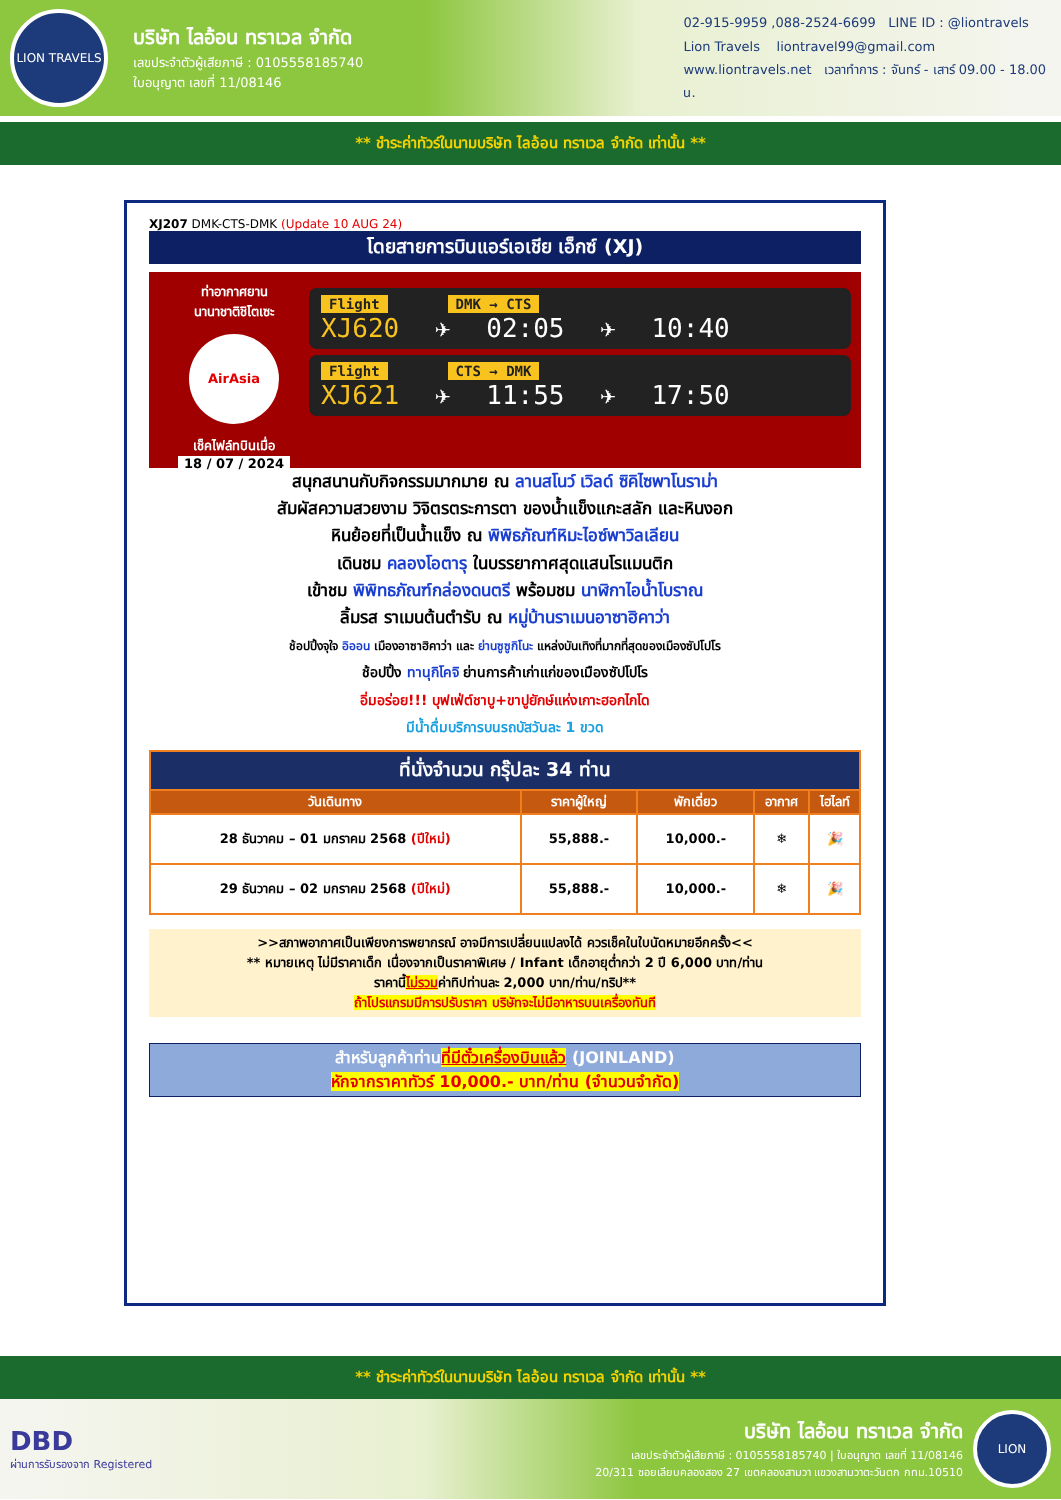LION TRAVELS
บริษัท ไลอ้อน ทราเวล จำกัด
เลขประจำตัวผู้เสียภาษี : 0105558185740
ใบอนุญาต เลขที่ 11/08146
02-915-9959 ,088-2524-6699 LINE ID : @liontravels
Lion Travels liontravel99@gmail.com
www.liontravels.net เวลาทำการ : จันทร์ - เสาร์ 09.00 - 18.00 น.
** ชำระค่าทัวร์ในนามบริษัท ไลอ้อน ทราเวล จำกัด เท่านั้น **
XJ207 DMK-CTS-DMK (Update 10 AUG 24)
โดยสายการบินแอร์เอเชีย เอ็กซ์ (XJ)
ท่าอากาศยาน
นานาชาติชิโตเซะ
AirAsia
เช็คไฟล์ทบินเมื่อ
18 / 07 / 2024
Flight DMK → CTS
XJ620 ✈ 02:05 ✈ 10:40
Flight CTS → DMK
XJ621 ✈ 11:55 ✈ 17:50
สนุกสนานกับกิจกรรมมากมาย ณ ลานสโนว์ เวิลด์ ซิคิไซพาโนราม่า
สัมผัสความสวยงาม วิจิตรตระการตา ของน้ำแข็งแกะสลัก และหินงอก
หินย้อยที่เป็นน้ำแข็ง ณ พิพิธภัณฑ์หิมะไอซ์พาวิลเลียน
เดินชม คลองโอตารุ ในบรรยากาศสุดแสนโรแมนติก
เข้าชม พิพิทธภัณฑ์กล่องดนตรี พร้อมชม นาฬิกาไอน้ำโบราณ
ลิ้มรส ราเมนต้นตำรับ ณ หมู่บ้านราเมนอาซาฮิคาว่า
ช้อปปิ้งจุใจ อิออน เมืองอาซาฮิคาว่า และ ย่านซูซูกิโนะ แหล่งบันเทิงที่มากที่สุดของเมืองซัปโปโร
ช้อปปิ้ง ทานุกิโคจิ ย่านการค้าเก่าแก่ของเมืองซัปโปโร
อิ่มอร่อย!!! บุฟเฟ่ต์ชาบู+ขาปูยักษ์แห่งเกาะฮอกไกโด
มีน้ำดื่มบริการบนรถบัสวันละ 1 ขวด
| ที่นั่งจำนวน กรุ๊ปละ 34 ท่าน | | | | |
| --- | --- | --- | --- | --- |
| วันเดินทาง | ราคาผู้ใหญ่ | พักเดี่ยว | อากาศ | ไฮไลท์ |
| 28 ธันวาคม – 01 มกราคม 2568 (ปีใหม่) | 55,888.- | 10,000.- | ❄ | 🎉 |
| 29 ธันวาคม – 02 มกราคม 2568 (ปีใหม่) | 55,888.- | 10,000.- | ❄ | 🎉 |
>>สภาพอากาศเป็นเพียงการพยากรณ์ อาจมีการเปลี่ยนแปลงได้ ควรเช็คในใบนัดหมายอีกครั้ง<<
** หมายเหตุ ไม่มีราคาเด็ก เนื่องจากเป็นราคาพิเศษ / Infant เด็กอายุต่ำกว่า 2 ปี 6,000 บาท/ท่าน
ราคานี้ไม่รวมค่าทิปท่านละ 2,000 บาท/ท่าน/ทริป**
ถ้าโปรแกรมมีการปรับราคา บริษัทจะไม่มีอาหารบนเครื่องทันที
สำหรับลูกค้าท่านที่มีตั๋วเครื่องบินแล้ว (JOINLAND)
หักจากราคาทัวร์ 10,000.- บาท/ท่าน (จำนวนจำกัด)
** ชำระค่าทัวร์ในนามบริษัท ไลอ้อน ทราเวล จำกัด เท่านั้น **
DBD
ผ่านการรับรองจาก Registered
บริษัท ไลอ้อน ทราเวล จำกัด
เลขประจำตัวผู้เสียภาษี : 0105558185740 | ใบอนุญาต เลขที่ 11/08146
20/311 ซอยเลียบคลองสอง 27 เขตคลองสามวา แขวงสามวาตะวันตก กทม.10510
LION